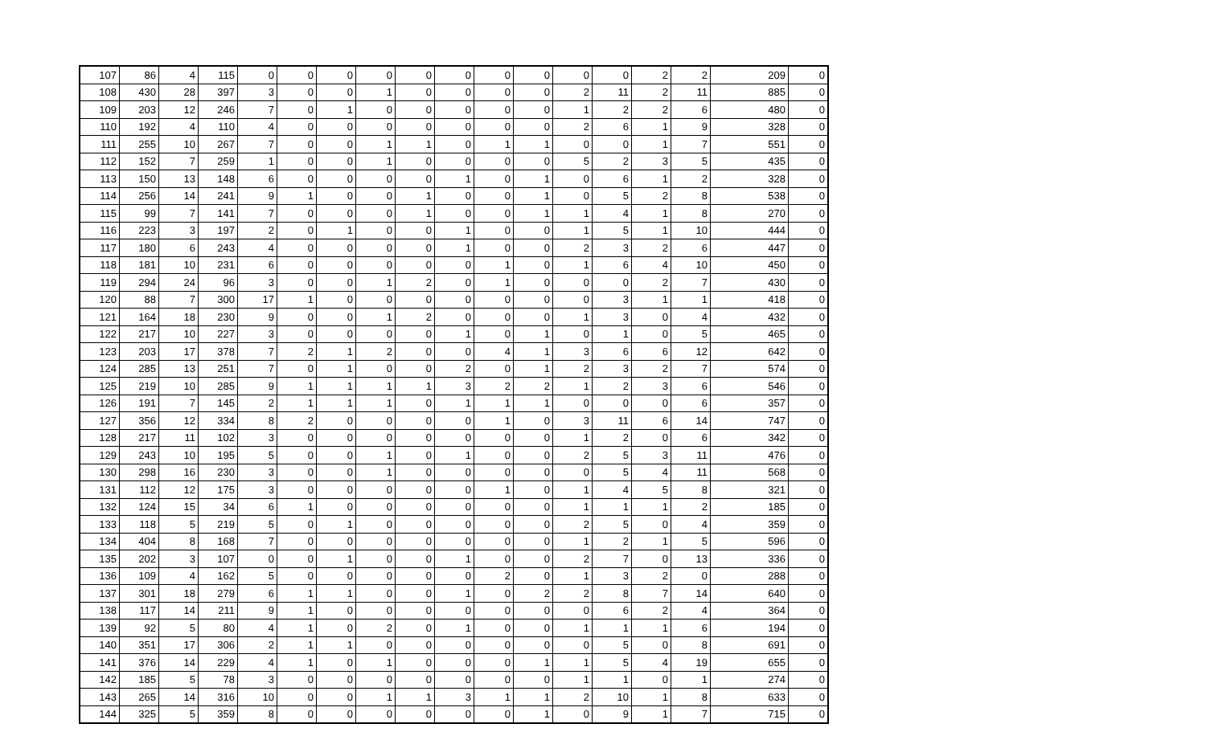| 107 | 86 | 4 | 115 | 0 | 0 | 0 | 0 | 0 | 0 | 0 | 0 | 0 | 0 | 2 | 2 | | 209 | 0 |
| 108 | 430 | 28 | 397 | 3 | 0 | 0 | 1 | 0 | 0 | 0 | 0 | 2 | 11 | 2 | 11 | | 885 | 0 |
| 109 | 203 | 12 | 246 | 7 | 0 | 1 | 0 | 0 | 0 | 0 | 0 | 1 | 2 | 2 | 6 | | 480 | 0 |
| 110 | 192 | 4 | 110 | 4 | 0 | 0 | 0 | 0 | 0 | 0 | 0 | 2 | 6 | 1 | 9 | | 328 | 0 |
| 111 | 255 | 10 | 267 | 7 | 0 | 0 | 1 | 1 | 0 | 1 | 1 | 0 | 0 | 1 | 7 | | 551 | 0 |
| 112 | 152 | 7 | 259 | 1 | 0 | 0 | 1 | 0 | 0 | 0 | 0 | 5 | 2 | 3 | 5 | | 435 | 0 |
| 113 | 150 | 13 | 148 | 6 | 0 | 0 | 0 | 0 | 1 | 0 | 1 | 0 | 6 | 1 | 2 | | 328 | 0 |
| 114 | 256 | 14 | 241 | 9 | 1 | 0 | 0 | 1 | 0 | 0 | 1 | 0 | 5 | 2 | 8 | | 538 | 0 |
| 115 | 99 | 7 | 141 | 7 | 0 | 0 | 0 | 1 | 0 | 0 | 1 | 1 | 4 | 1 | 8 | | 270 | 0 |
| 116 | 223 | 3 | 197 | 2 | 0 | 1 | 0 | 0 | 1 | 0 | 0 | 1 | 5 | 1 | 10 | | 444 | 0 |
| 117 | 180 | 6 | 243 | 4 | 0 | 0 | 0 | 0 | 1 | 0 | 0 | 2 | 3 | 2 | 6 | | 447 | 0 |
| 118 | 181 | 10 | 231 | 6 | 0 | 0 | 0 | 0 | 0 | 1 | 0 | 1 | 6 | 4 | 10 | | 450 | 0 |
| 119 | 294 | 24 | 96 | 3 | 0 | 0 | 1 | 2 | 0 | 1 | 0 | 0 | 0 | 2 | 7 | | 430 | 0 |
| 120 | 88 | 7 | 300 | 17 | 1 | 0 | 0 | 0 | 0 | 0 | 0 | 0 | 3 | 1 | 1 | | 418 | 0 |
| 121 | 164 | 18 | 230 | 9 | 0 | 0 | 1 | 2 | 0 | 0 | 0 | 1 | 3 | 0 | 4 | | 432 | 0 |
| 122 | 217 | 10 | 227 | 3 | 0 | 0 | 0 | 0 | 1 | 0 | 1 | 0 | 1 | 0 | 5 | | 465 | 0 |
| 123 | 203 | 17 | 378 | 7 | 2 | 1 | 2 | 0 | 0 | 4 | 1 | 3 | 6 | 6 | 12 | | 642 | 0 |
| 124 | 285 | 13 | 251 | 7 | 0 | 1 | 0 | 0 | 2 | 0 | 1 | 2 | 3 | 2 | 7 | | 574 | 0 |
| 125 | 219 | 10 | 285 | 9 | 1 | 1 | 1 | 1 | 3 | 2 | 2 | 1 | 2 | 3 | 6 | | 546 | 0 |
| 126 | 191 | 7 | 145 | 2 | 1 | 1 | 1 | 0 | 1 | 1 | 1 | 0 | 0 | 0 | 6 | | 357 | 0 |
| 127 | 356 | 12 | 334 | 8 | 2 | 0 | 0 | 0 | 0 | 1 | 0 | 3 | 11 | 6 | 14 | | 747 | 0 |
| 128 | 217 | 11 | 102 | 3 | 0 | 0 | 0 | 0 | 0 | 0 | 0 | 1 | 2 | 0 | 6 | | 342 | 0 |
| 129 | 243 | 10 | 195 | 5 | 0 | 0 | 1 | 0 | 1 | 0 | 0 | 2 | 5 | 3 | 11 | | 476 | 0 |
| 130 | 298 | 16 | 230 | 3 | 0 | 0 | 1 | 0 | 0 | 0 | 0 | 0 | 5 | 4 | 11 | | 568 | 0 |
| 131 | 112 | 12 | 175 | 3 | 0 | 0 | 0 | 0 | 0 | 1 | 0 | 1 | 4 | 5 | 8 | | 321 | 0 |
| 132 | 124 | 15 | 34 | 6 | 1 | 0 | 0 | 0 | 0 | 0 | 0 | 1 | 1 | 1 | 2 | | 185 | 0 |
| 133 | 118 | 5 | 219 | 5 | 0 | 1 | 0 | 0 | 0 | 0 | 0 | 2 | 5 | 0 | 4 | | 359 | 0 |
| 134 | 404 | 8 | 168 | 7 | 0 | 0 | 0 | 0 | 0 | 0 | 0 | 1 | 2 | 1 | 5 | | 596 | 0 |
| 135 | 202 | 3 | 107 | 0 | 0 | 1 | 0 | 0 | 1 | 0 | 0 | 2 | 7 | 0 | 13 | | 336 | 0 |
| 136 | 109 | 4 | 162 | 5 | 0 | 0 | 0 | 0 | 0 | 2 | 0 | 1 | 3 | 2 | 0 | | 288 | 0 |
| 137 | 301 | 18 | 279 | 6 | 1 | 1 | 0 | 0 | 1 | 0 | 2 | 2 | 8 | 7 | 14 | | 640 | 0 |
| 138 | 117 | 14 | 211 | 9 | 1 | 0 | 0 | 0 | 0 | 0 | 0 | 0 | 6 | 2 | 4 | | 364 | 0 |
| 139 | 92 | 5 | 80 | 4 | 1 | 0 | 2 | 0 | 1 | 0 | 0 | 1 | 1 | 1 | 6 | | 194 | 0 |
| 140 | 351 | 17 | 306 | 2 | 1 | 1 | 0 | 0 | 0 | 0 | 0 | 0 | 5 | 0 | 8 | | 691 | 0 |
| 141 | 376 | 14 | 229 | 4 | 1 | 0 | 1 | 0 | 0 | 0 | 1 | 1 | 5 | 4 | 19 | | 655 | 0 |
| 142 | 185 | 5 | 78 | 3 | 0 | 0 | 0 | 0 | 0 | 0 | 0 | 1 | 1 | 0 | 1 | | 274 | 0 |
| 143 | 265 | 14 | 316 | 10 | 0 | 0 | 1 | 1 | 3 | 1 | 1 | 2 | 10 | 1 | 8 | | 633 | 0 |
| 144 | 325 | 5 | 359 | 8 | 0 | 0 | 0 | 0 | 0 | 0 | 1 | 0 | 9 | 1 | 7 | | 715 | 0 |